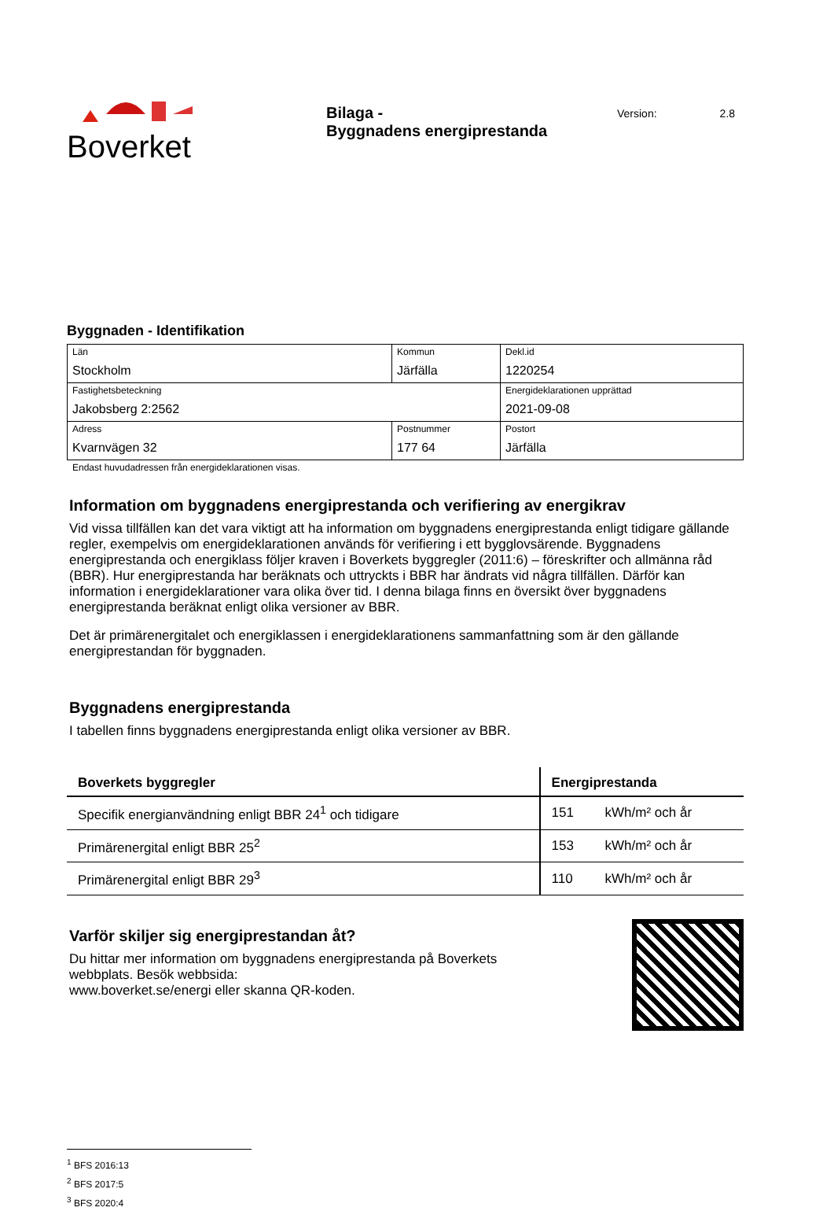Boverket
Bilaga -
Byggnadens energiprestanda
Version: 2.8
Byggnaden - Identifikation
| Län Stockholm | Kommun Järfälla | | Dekl.id 1220254 |
| Fastighetsbeteckning Jakobsberg 2:2562 | | | Energideklarationen upprättad 2021-09-08 |
| Adress Kvarnvägen 32 | Postnummer 177 64 | Postort Järfälla | |
Endast huvudadressen från energideklarationen visas.
Information om byggnadens energiprestanda och verifiering av energikrav
Vid vissa tillfällen kan det vara viktigt att ha information om byggnadens energiprestanda enligt tidigare gällande regler, exempelvis om energideklarationen används för verifiering i ett bygglovsärende. Byggnadens energiprestanda och energiklass följer kraven i Boverkets byggregler (2011:6) – föreskrifter och allmänna råd (BBR). Hur energiprestanda har beräknats och uttryckts i BBR har ändrats vid några tillfällen. Därför kan information i energideklarationer vara olika över tid. I denna bilaga finns en översikt över byggnadens energiprestanda beräknat enligt olika versioner av BBR.
Det är primärenergitalet och energiklassen i energideklarationens sammanfattning som är den gällande energiprestandan för byggnaden.
Byggnadens energiprestanda
I tabellen finns byggnadens energiprestanda enligt olika versioner av BBR.
| Boverkets byggregler | Energiprestanda | |
| --- | --- | --- |
| Specifik energianvändning enligt BBR 24<sup>1</sup> och tidigare | 151 | kWh/m² och år |
| Primärenergital enligt BBR 25<sup>2</sup> | 153 | kWh/m² och år |
| Primärenergital enligt BBR 29<sup>3</sup> | 110 | kWh/m² och år |
Varför skiljer sig energiprestandan åt?
Du hittar mer information om byggnadens energiprestanda på Boverkets
webbplats. Besök webbsida:
www.boverket.se/energi eller skanna QR-koden.
<sup>1</sup> BFS 2016:13
<sup>2</sup> BFS 2017:5
<sup>3</sup> BFS 2020:4